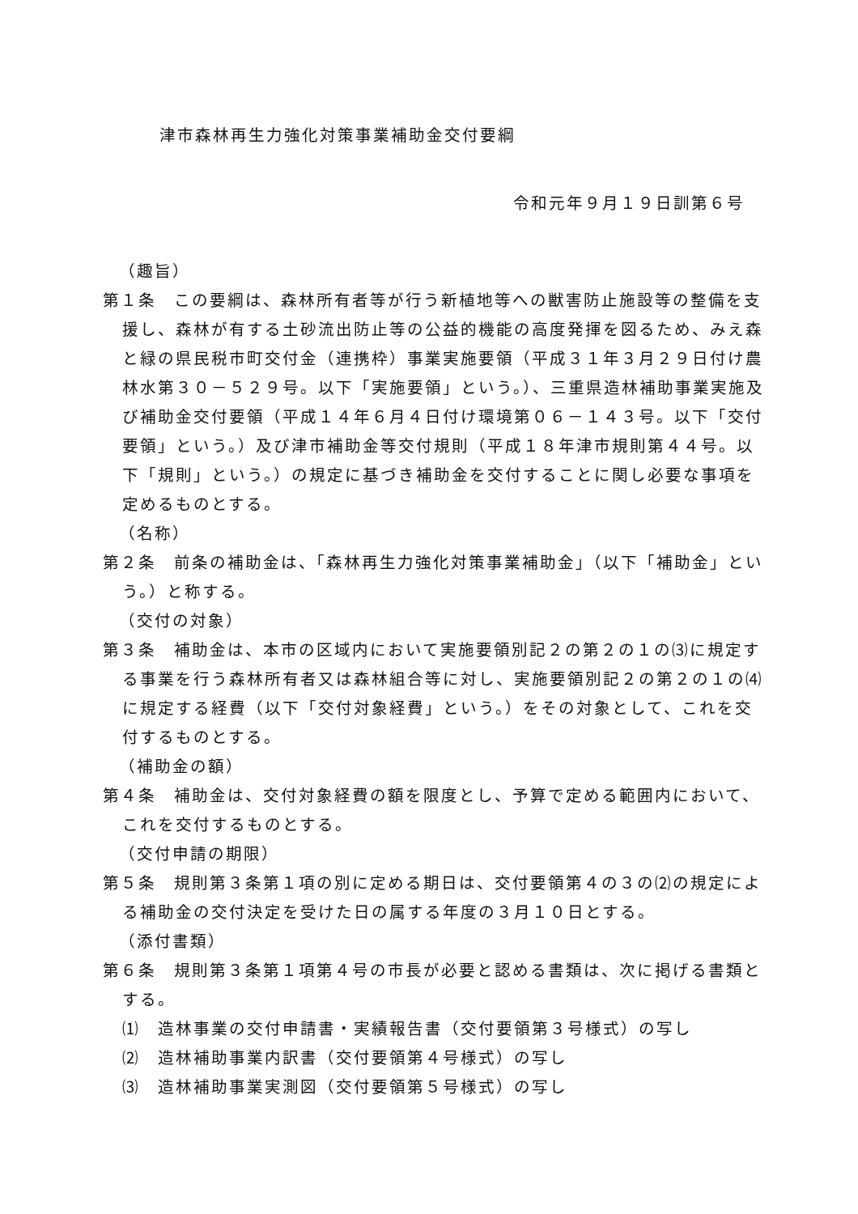津市森林再生力強化対策事業補助金交付要綱
令和元年９月１９日訓第６号
（趣旨）
第１条　この要綱は、森林所有者等が行う新植地等への獣害防止施設等の整備を支援し、森林が有する土砂流出防止等の公益的機能の高度発揮を図るため、みえ森と緑の県民税市町交付金（連携枠）事業実施要領（平成３１年３月２９日付け農林水第３０－５２９号。以下「実施要領」という。）、三重県造林補助事業実施及び補助金交付要領（平成１４年６月４日付け環境第０６－１４３号。以下「交付要領」という。）及び津市補助金等交付規則（平成１８年津市規則第４４号。以下「規則」という。）の規定に基づき補助金を交付することに関し必要な事項を定めるものとする。
（名称）
第２条　前条の補助金は、「森林再生力強化対策事業補助金」（以下「補助金」という。）と称する。
（交付の対象）
第３条　補助金は、本市の区域内において実施要領別記２の第２の１の⑶に規定する事業を行う森林所有者又は森林組合等に対し、実施要領別記２の第２の１の⑷に規定する経費（以下「交付対象経費」という。）をその対象として、これを交付するものとする。
（補助金の額）
第４条　補助金は、交付対象経費の額を限度とし、予算で定める範囲内において、これを交付するものとする。
（交付申請の期限）
第５条　規則第３条第１項の別に定める期日は、交付要領第４の３の⑵の規定による補助金の交付決定を受けた日の属する年度の３月１０日とする。
（添付書類）
第６条　規則第３条第１項第４号の市長が必要と認める書類は、次に掲げる書類とする。
⑴　造林事業の交付申請書・実績報告書（交付要領第３号様式）の写し
⑵　造林補助事業内訳書（交付要領第４号様式）の写し
⑶　造林補助事業実測図（交付要領第５号様式）の写し